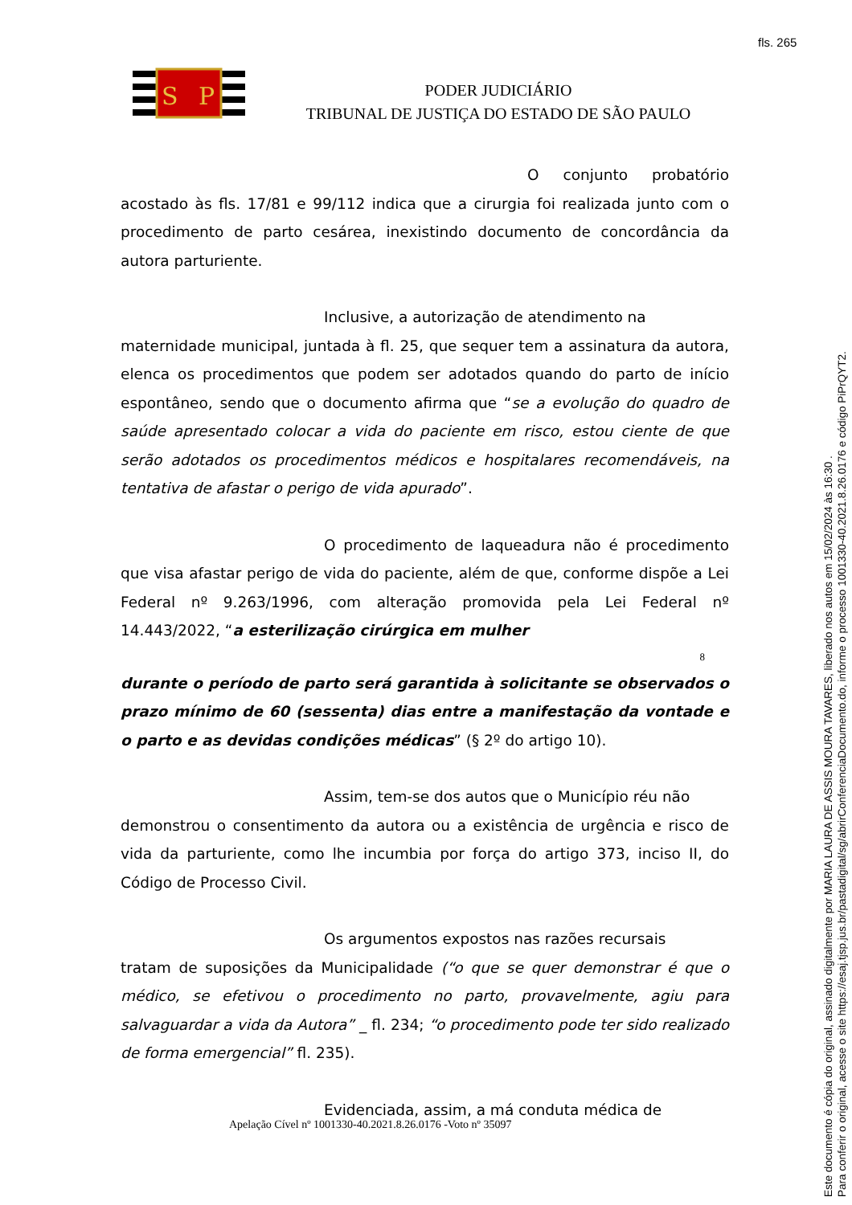fls. 265
S
P
PODER JUDICIÁRIO
TRIBUNAL DE JUSTIÇA DO ESTADO DE SÃO PAULO
O conjunto probatório acostado às fls. 17/81 e 99/112 indica que a cirurgia foi realizada junto com o procedimento de parto cesárea, inexistindo documento de concordância da autora parturiente.
Inclusive, a autorização de atendimento na
maternidade municipal, juntada à fl. 25, que sequer tem a assinatura da autora, elenca os procedimentos que podem ser adotados quando do parto de início espontâneo, sendo que o documento afirma que “se a evolução do quadro de saúde apresentado colocar a vida do paciente em risco, estou ciente de que serão adotados os procedimentos médicos e hospitalares recomendáveis, na tentativa de afastar o perigo de vida apurado”.
O procedimento de laqueadura não é procedimento que visa afastar perigo de vida do paciente, além de que, conforme dispõe a Lei Federal nº 9.263/1996, com alteração promovida pela Lei Federal nº 14.443/2022, “a esterilização cirúrgica em mulher
8
durante o período de parto será garantida à solicitante se observados o prazo mínimo de 60 (sessenta) dias entre a manifestação da vontade e o parto e as devidas condições médicas” (§ 2º do artigo 10).
Assim, tem-se dos autos que o Município réu não
demonstrou o consentimento da autora ou a existência de urgência e risco de vida da parturiente, como lhe incumbia por força do artigo 373, inciso II, do Código de Processo Civil.
Os argumentos expostos nas razões recursais
tratam de suposições da Municipalidade (“o que se quer demonstrar é que o médico, se efetivou o procedimento no parto, provavelmente, agiu para salvaguardar a vida da Autora” _ fl. 234; “o procedimento pode ter sido realizado de forma emergencial” fl. 235).
Evidenciada, assim, a má conduta médica de
Apelação Cível nº 1001330-40.2021.8.26.0176 -Voto nº 35097
Este documento é cópia do original, assinado digitalmente por MARIA LAURA DE ASSIS MOURA TAVARES, liberado nos autos em 15/02/2024 às 16:30 .
Para conferir o original, acesse o site https://esaj.tjsp.jus.br/pastadigital/sg/abrirConferenciaDocumento.do, informe o processo 1001330-40.2021.8.26.0176 e código PiPrQYT2.